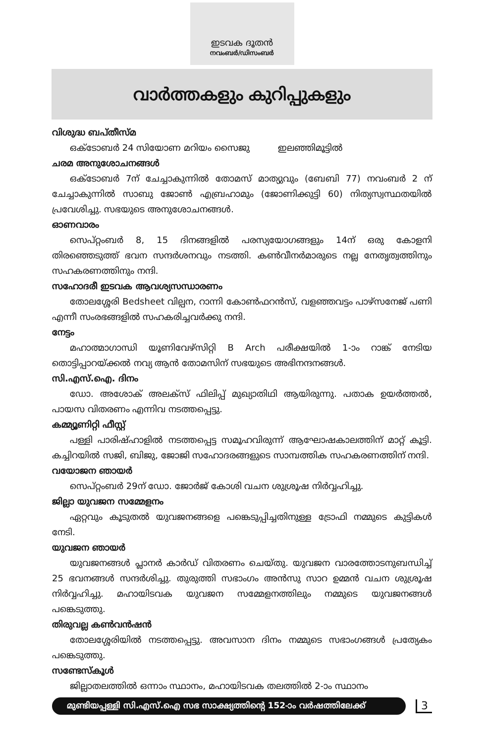ഇടവക ദൂതൻ
നവംബർ/ഡിസംബർ
വാർത്തകളും കുറിപ്പുകളും
വിശുദ്ധ ബപ്തീസ്മ
ഒക്ടോബർ 24 സിയോണ മറിയം സൈജു ഇലഞ്ഞിമൂട്ടിൽ
ചരമ അനുശോചനങ്ങൾ
ഒക്ടോബർ 7ന് ചേച്ചാകുന്നിൽ തോമസ് മാത്യുവും (ബേബി 77) നവംബർ 2 ന് ചേച്ചാകുന്നിൽ സാബു ജോൺ എബ്രഹാമും (ജോണിക്കുട്ടി 60) നിത്യസ്വസ്ഥതയിൽ പ്രവേശിച്ചു. സഭയുടെ അനുശോചനങ്ങൾ.
ഓണവാരം
സെപ്റ്റംബർ 8, 15 ദിനങ്ങളിൽ പരസ്യയോഗങ്ങളും 14ന് ഒരു കോളനി തിരഞ്ഞെടുത്ത് ഭവന സന്ദർശനവും നടത്തി. കൺവീനർമാരുടെ നല്ല നേതൃത്വത്തിനും സഹകരണത്തിനും നന്ദി.
സഹോദരീ ഇടവക ആവശ്യസന്ധാരണം
തോലശ്ശേരി Bedsheet വില്പന, റാന്നി കോൺഫറൻസ്, വളഞ്ഞവട്ടം പാഴ്സനേജ് പണി എന്നീ സംരഭങ്ങളിൽ സഹകരിച്ചവർക്കു നന്ദി.
നേട്ടം
മഹാത്മാഗാന്ധി യൂണിവേഴ്സിറ്റി B Arch പരീക്ഷയിൽ 1-ാം റാങ്ക് നേടിയ തൊട്ടിപ്പാറയ്ക്കൽ നവ്യ ആൻ തോമസിന് സഭയുടെ അഭിനന്ദനങ്ങൾ.
സി.എസ്.ഐ. ദിനം
ഡോ. അശോക് അലക്സ് ഫിലിപ്പ് മുഖ്യാതിഥി ആയിരുന്നു. പതാക ഉയർത്തൽ, പായസ വിതരണം എന്നിവ നടത്തപ്പെട്ടു.
കമ്മ്യൂണിറ്റി ഫീസ്റ്റ്
പള്ളി പാരിഷ്ഹാളിൽ നടത്തപ്പെട്ട സമൂഹവിരുന്ന് ആഘോഷകാലത്തിന് മാറ്റ് കൂട്ടി. കച്ചിറയിൽ സജി, ബിജു, ജോജി സഹോദരങ്ങളുടെ സാമ്പത്തിക സഹകരണത്തിന് നന്ദി.
വയോജന ഞായർ
സെപ്റ്റംബർ 29ന് ഡോ. ജോർജ് കോശി വചന ശുശ്രൂഷ നിർവ്വഹിച്ചു.
ജില്ലാ യുവജന സമ്മേളനം
ഏറ്റവും കൂടുതൽ യുവജനങ്ങളെ പങ്കെടുപ്പിച്ചതിനുള്ള ട്രോഫി നമ്മുടെ കുട്ടികൾ നേടി.
യുവജന ഞായർ
യുവജനങ്ങൾ പ്ലാനർ കാർഡ് വിതരണം ചെയ്തു. യുവജന വാരത്തോടനുബന്ധിച്ച് 25 ഭവനങ്ങൾ സന്ദർശിച്ചു. തുരുത്തി സഭാംഗം അൻസു സാറ ഉമ്മൻ വചന ശുശ്രൂഷ നിർവ്വഹിച്ചു. മഹായിടവക യുവജന സമ്മേളനത്തിലും നമ്മുടെ യുവജനങ്ങൾ പങ്കെടുത്തു.
തിരുവല്ല കൺവൻഷൻ
തോലശ്ശേരിയിൽ നടത്തപ്പെട്ടു. അവസാന ദിനം നമ്മുടെ സഭാംഗങ്ങൾ പ്രത്യേകം പങ്കെടുത്തു.
സണ്ടേസ്കൂൾ
ജില്ലാതലത്തിൽ ഒന്നാം സ്ഥാനം, മഹായിടവക തലത്തിൽ 2-ാം സ്ഥാനം
മുണ്ടിയപ്പള്ളി സി.എസ്.ഐ സഭ സാക്ഷ്യത്തിന്റെ 152-ാം വർഷത്തിലേക്ക്
3